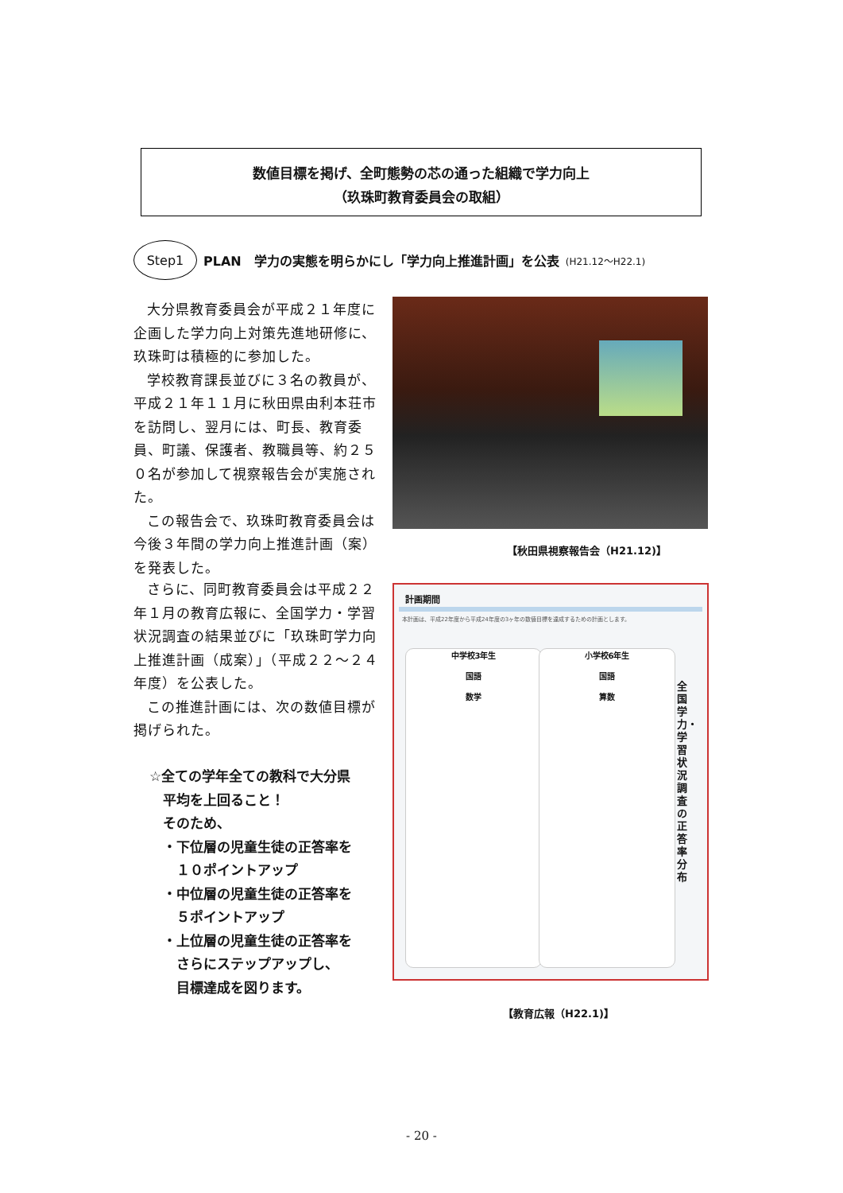数値目標を掲げ、全町態勢の芯の通った組織で学力向上
（玖珠町教育委員会の取組）
Step1 PLAN　学力の実態を明らかにし「学力向上推進計画」を公表 (H21.12～H22.1)
大分県教育委員会が平成２１年度に企画した学力向上対策先進地研修に、玖珠町は積極的に参加した。
学校教育課長並びに３名の教員が、平成２１年１１月に秋田県由利本荘市を訪問し、翌月には、町長、教育委員、町議、保護者、教職員等、約２５０名が参加して視察報告会が実施された。
この報告会で、玖珠町教育委員会は今後３年間の学力向上推進計画（案）を発表した。
【秋田県視察報告会（H21.12)】
さらに、同町教育委員会は平成２２年１月の教育広報に、全国学力・学習状況調査の結果並びに「玖珠町学力向上推進計画（成案）」（平成２２～２４年度）を公表した。
この推進計画には、次の数値目標が掲げられた。
☆全ての学年全ての教科で大分県
　平均を上回ること！
　そのため、
　・下位層の児童生徒の正答率を
　　１０ポイントアップ
　・中位層の児童生徒の正答率を
　　５ポイントアップ
　・上位層の児童生徒の正答率を
　　さらにステップアップし、
　　目標達成を図ります。
計画期間
本計画は、平成22年度から平成24年度の3ヶ年の数値目標を達成するための計画とします。
中学校3年生
国語
数学
小学校6年生
国語
算数
全国学力・学習状況調査の正答率分布
【教育広報（H22.1)】
- 20 -